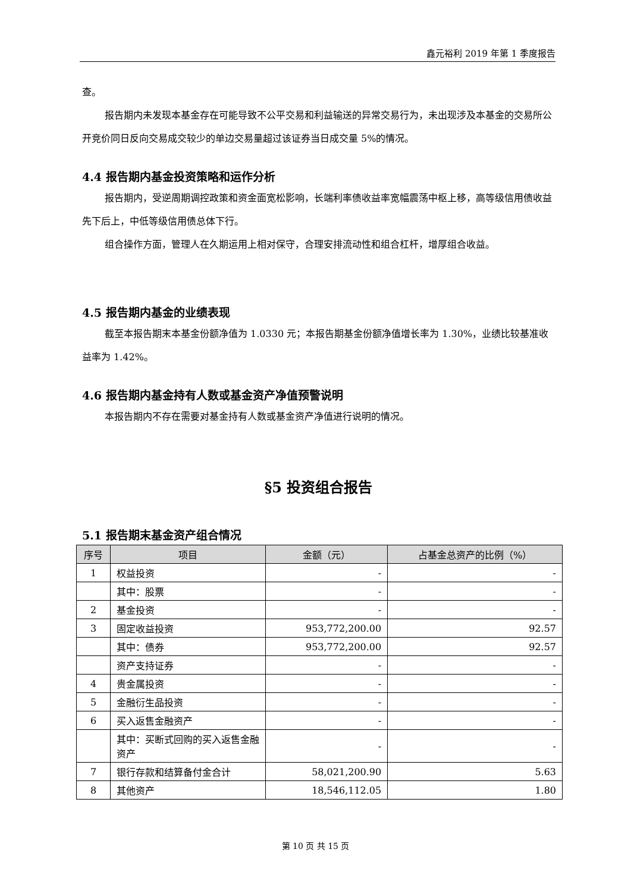鑫元裕利 2019 年第 1 季度报告
查。
报告期内未发现本基金存在可能导致不公平交易和利益输送的异常交易行为，未出现涉及本基金的交易所公开竞价同日反向交易成交较少的单边交易量超过该证券当日成交量 5%的情况。
4.4 报告期内基金投资策略和运作分析
报告期内，受逆周期调控政策和资金面宽松影响，长端利率债收益率宽幅震荡中枢上移，高等级信用债收益先下后上，中低等级信用债总体下行。
组合操作方面，管理人在久期运用上相对保守，合理安排流动性和组合杠杆，增厚组合收益。
4.5 报告期内基金的业绩表现
截至本报告期末本基金份额净值为 1.0330 元；本报告期基金份额净值增长率为 1.30%，业绩比较基准收益率为 1.42%。
4.6 报告期内基金持有人数或基金资产净值预警说明
本报告期内不存在需要对基金持有人数或基金资产净值进行说明的情况。
§5 投资组合报告
5.1 报告期末基金资产组合情况
| 序号 | 项目 | 金额（元） | 占基金总资产的比例（%） |
| --- | --- | --- | --- |
| 1 | 权益投资 | - | - |
| | 其中：股票 | - | - |
| 2 | 基金投资 | - | - |
| 3 | 固定收益投资 | 953,772,200.00 | 92.57 |
| | 其中：债券 | 953,772,200.00 | 92.57 |
| | 资产支持证券 | - | - |
| 4 | 贵金属投资 | - | - |
| 5 | 金融衍生品投资 | - | - |
| 6 | 买入返售金融资产 | - | - |
| | 其中：买断式回购的买入返售金融资产 | - | - |
| 7 | 银行存款和结算备付金合计 | 58,021,200.90 | 5.63 |
| 8 | 其他资产 | 18,546,112.05 | 1.80 |
第 10 页 共 15 页